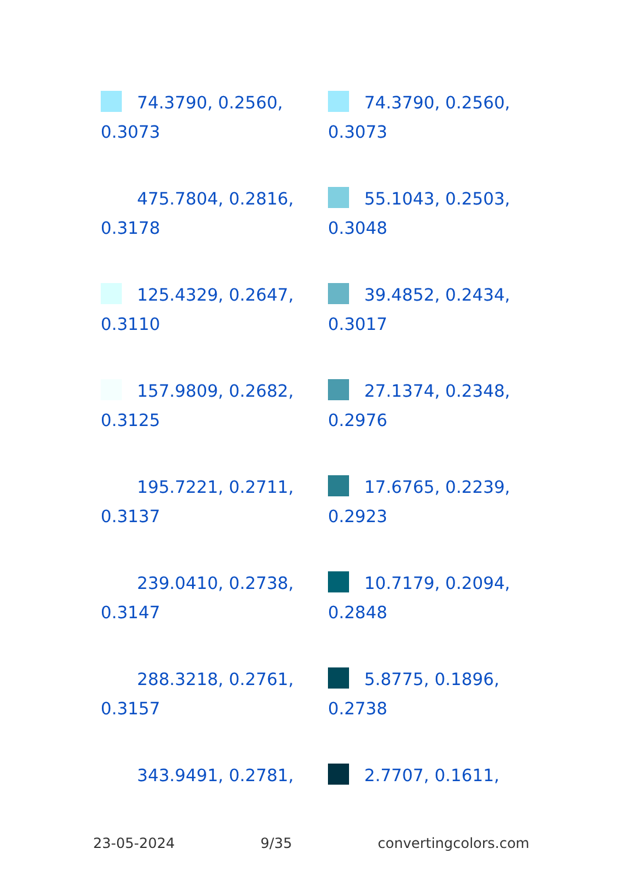74.3790, 0.2560,
0.3073
74.3790, 0.2560,
0.3073
475.7804, 0.2816,
0.3178
55.1043, 0.2503,
0.3048
125.4329, 0.2647,
0.3110
39.4852, 0.2434,
0.3017
157.9809, 0.2682,
0.3125
27.1374, 0.2348,
0.2976
195.7221, 0.2711,
0.3137
17.6765, 0.2239,
0.2923
239.0410, 0.2738,
0.3147
10.7179, 0.2094,
0.2848
288.3218, 0.2761,
0.3157
5.8775, 0.1896,
0.2738
343.9491, 0.2781,
2.7707, 0.1611,
23-05-2024 9/35 convertingcolors.com